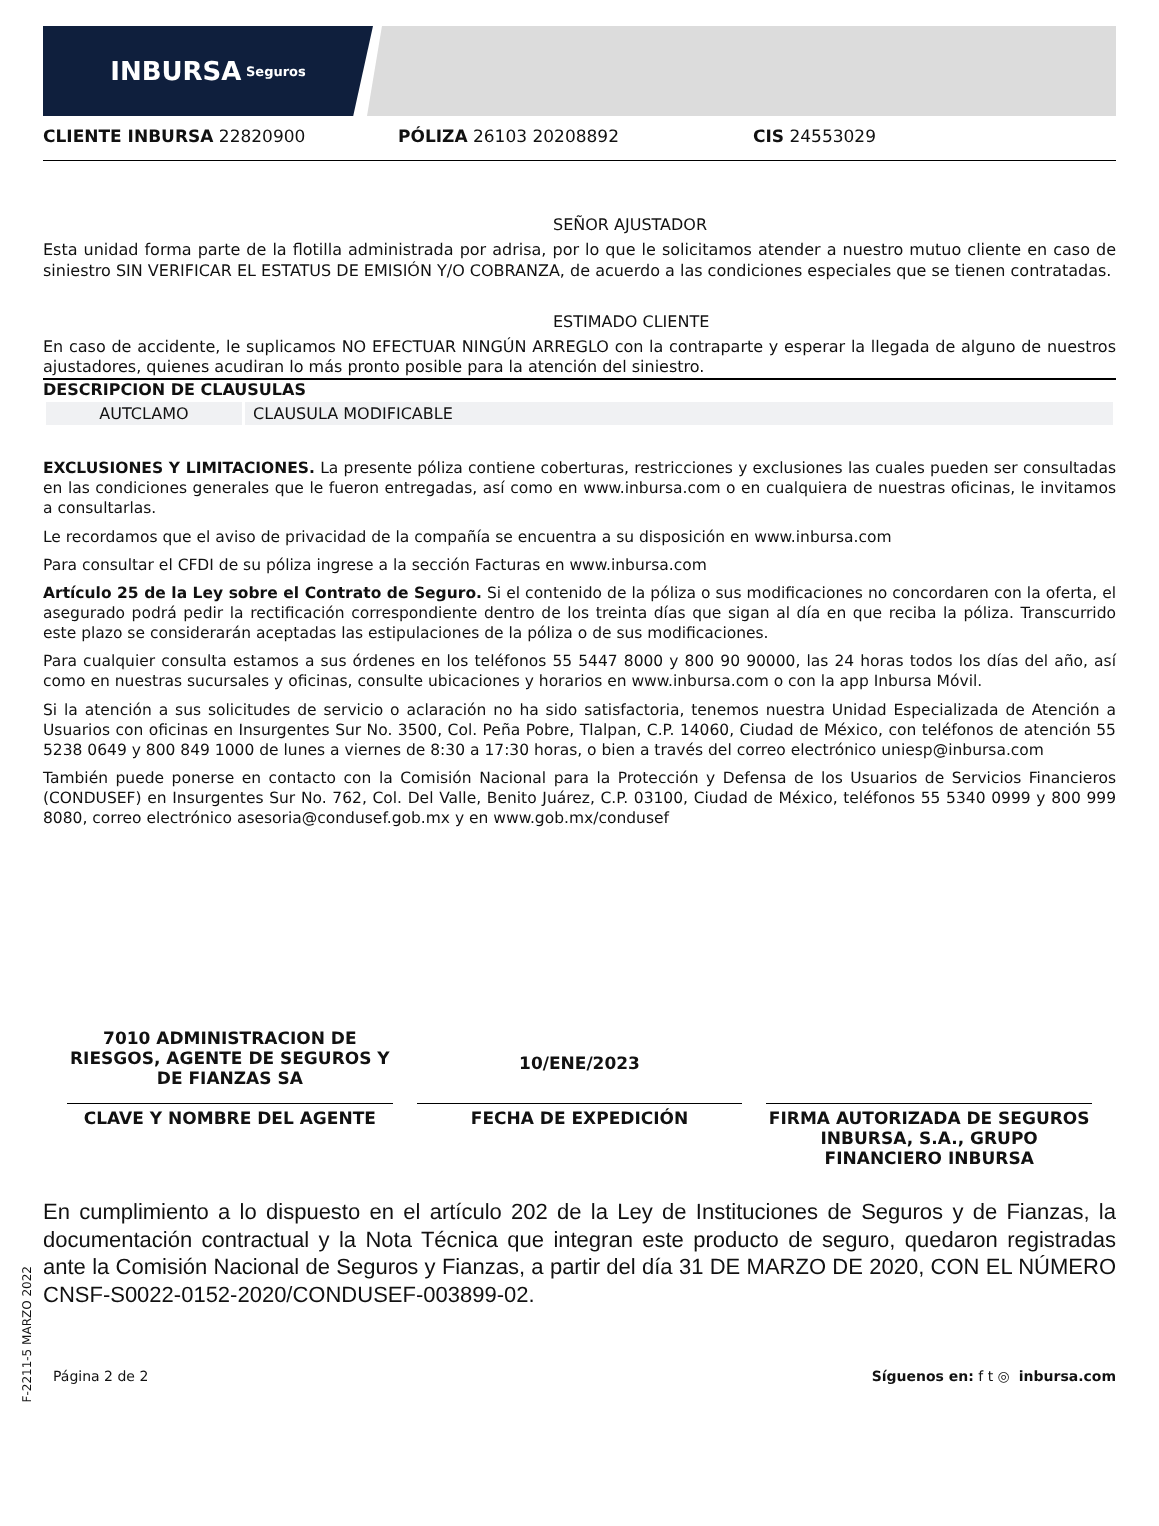INBURSA Seguros
CLIENTE INBURSA 22820900 PÓLIZA 26103 20208892 CIS 24553029
SEÑOR AJUSTADOR
Esta unidad forma parte de la flotilla administrada por adrisa, por lo que le solicitamos atender a nuestro mutuo cliente en caso de siniestro SIN VERIFICAR EL ESTATUS DE EMISIÓN Y/O COBRANZA, de acuerdo a las condiciones especiales que se tienen contratadas.
ESTIMADO CLIENTE
En caso de accidente, le suplicamos NO EFECTUAR NINGÚN ARREGLO con la contraparte y esperar la llegada de alguno de nuestros ajustadores, quienes acudiran lo más pronto posible para la atención del siniestro.
DESCRIPCION DE CLAUSULAS
| AUTCLAMO | CLAUSULA MODIFICABLE |
EXCLUSIONES Y LIMITACIONES. La presente póliza contiene coberturas, restricciones y exclusiones las cuales pueden ser consultadas en las condiciones generales que le fueron entregadas, así como en www.inbursa.com o en cualquiera de nuestras oficinas, le invitamos a consultarlas.
Le recordamos que el aviso de privacidad de la compañía se encuentra a su disposición en www.inbursa.com
Para consultar el CFDI de su póliza ingrese a la sección Facturas en www.inbursa.com
Artículo 25 de la Ley sobre el Contrato de Seguro. Si el contenido de la póliza o sus modificaciones no concordaren con la oferta, el asegurado podrá pedir la rectificación correspondiente dentro de los treinta días que sigan al día en que reciba la póliza. Transcurrido este plazo se considerarán aceptadas las estipulaciones de la póliza o de sus modificaciones.
Para cualquier consulta estamos a sus órdenes en los teléfonos 55 5447 8000 y 800 90 90000, las 24 horas todos los días del año, así como en nuestras sucursales y oficinas, consulte ubicaciones y horarios en www.inbursa.com o con la app Inbursa Móvil.
Si la atención a sus solicitudes de servicio o aclaración no ha sido satisfactoria, tenemos nuestra Unidad Especializada de Atención a Usuarios con oficinas en Insurgentes Sur No. 3500, Col. Peña Pobre, Tlalpan, C.P. 14060, Ciudad de México, con teléfonos de atención 55 5238 0649 y 800 849 1000 de lunes a viernes de 8:30 a 17:30 horas, o bien a través del correo electrónico uniesp@inbursa.com
También puede ponerse en contacto con la Comisión Nacional para la Protección y Defensa de los Usuarios de Servicios Financieros (CONDUSEF) en Insurgentes Sur No. 762, Col. Del Valle, Benito Juárez, C.P. 03100, Ciudad de México, teléfonos 55 5340 0999 y 800 999 8080, correo electrónico asesoria@condusef.gob.mx y en www.gob.mx/condusef
7010 ADMINISTRACION DE RIESGOS, AGENTE DE SEGUROS Y DE FIANZAS SA
CLAVE Y NOMBRE DEL AGENTE
10/ENE/2023
FECHA DE EXPEDICIÓN
FIRMA AUTORIZADA DE SEGUROS INBURSA, S.A., GRUPO FINANCIERO INBURSA
En cumplimiento a lo dispuesto en el artículo 202 de la Ley de Instituciones de Seguros y de Fianzas, la documentación contractual y la Nota Técnica que integran este producto de seguro, quedaron registradas ante la Comisión Nacional de Seguros y Fianzas, a partir del día 31 DE MARZO DE 2020, CON EL NÚMERO CNSF-S0022-0152-2020/CONDUSEF-003899-02.
Página 2 de 2 Síguenos en: f t ◎ inbursa.com
F-2211-5 MARZO 2022